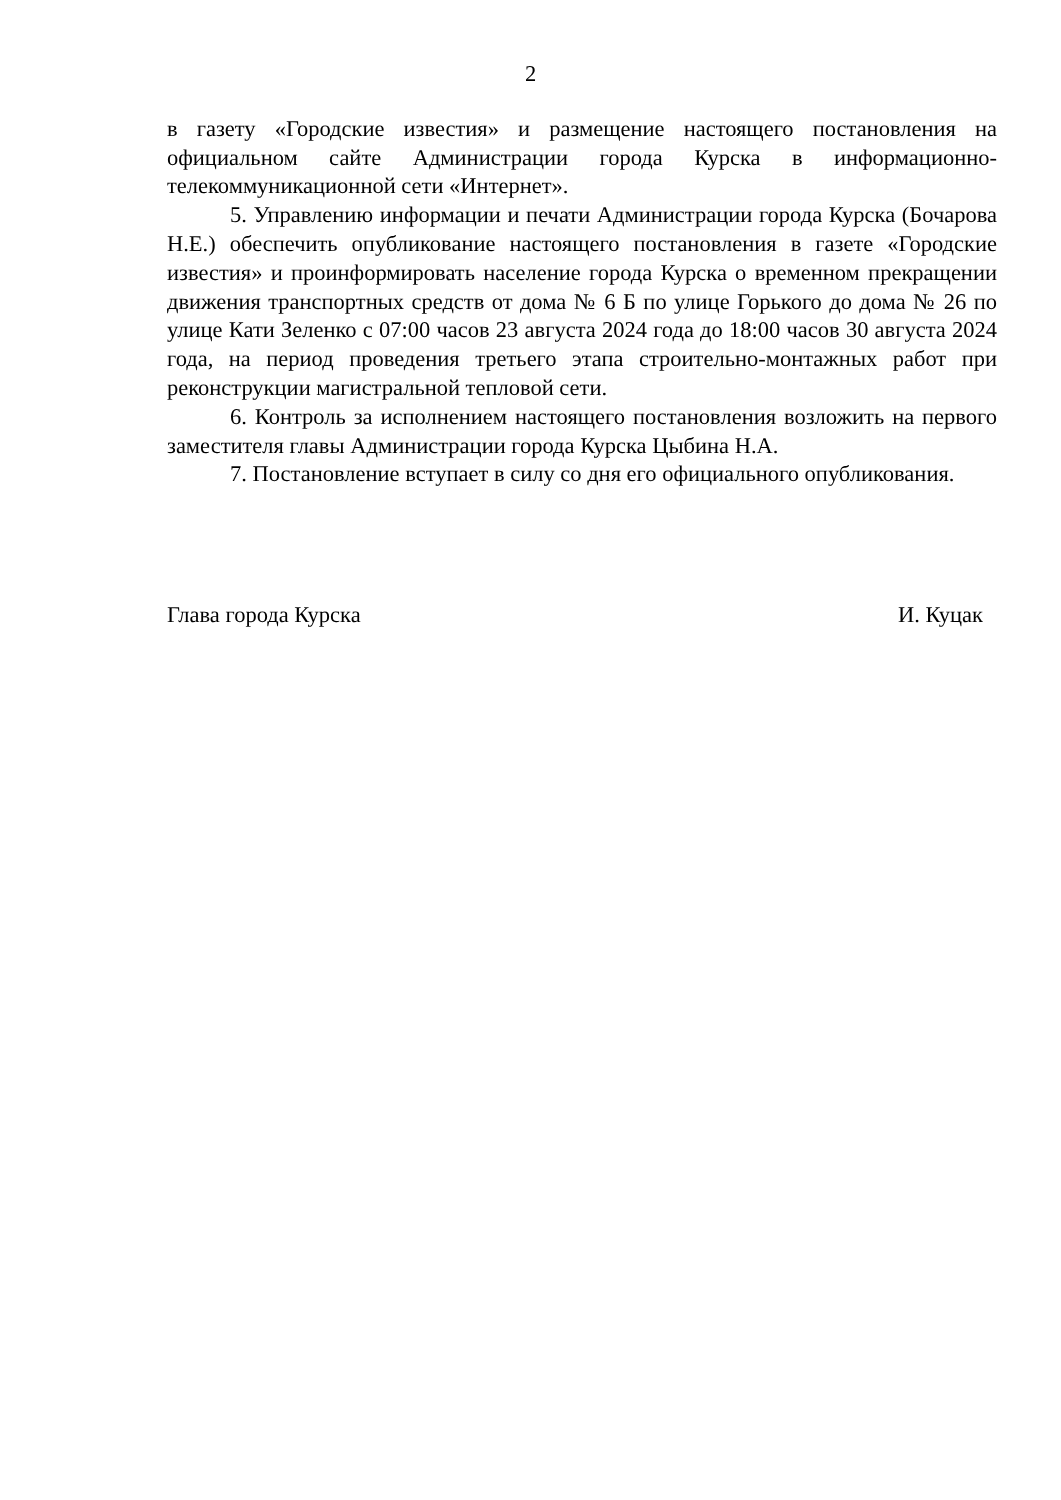2
в газету «Городские известия» и размещение настоящего постановления на официальном сайте Администрации города Курска в информационно-телекоммуникационной сети «Интернет».
5. Управлению информации и печати Администрации города Курска (Бочарова Н.Е.) обеспечить опубликование настоящего постановления в газете «Городские известия» и проинформировать население города Курска о временном прекращении движения транспортных средств от дома № 6 Б по улице Горького до дома № 26 по улице Кати Зеленко с 07:00 часов 23 августа 2024 года до 18:00 часов 30 августа 2024 года, на период проведения третьего этапа строительно-монтажных работ при реконструкции магистральной тепловой сети.
6. Контроль за исполнением настоящего постановления возложить на первого заместителя главы Администрации города Курска Цыбина Н.А.
7. Постановление вступает в силу со дня его официального опубликования.
Глава города Курска И. Куцак